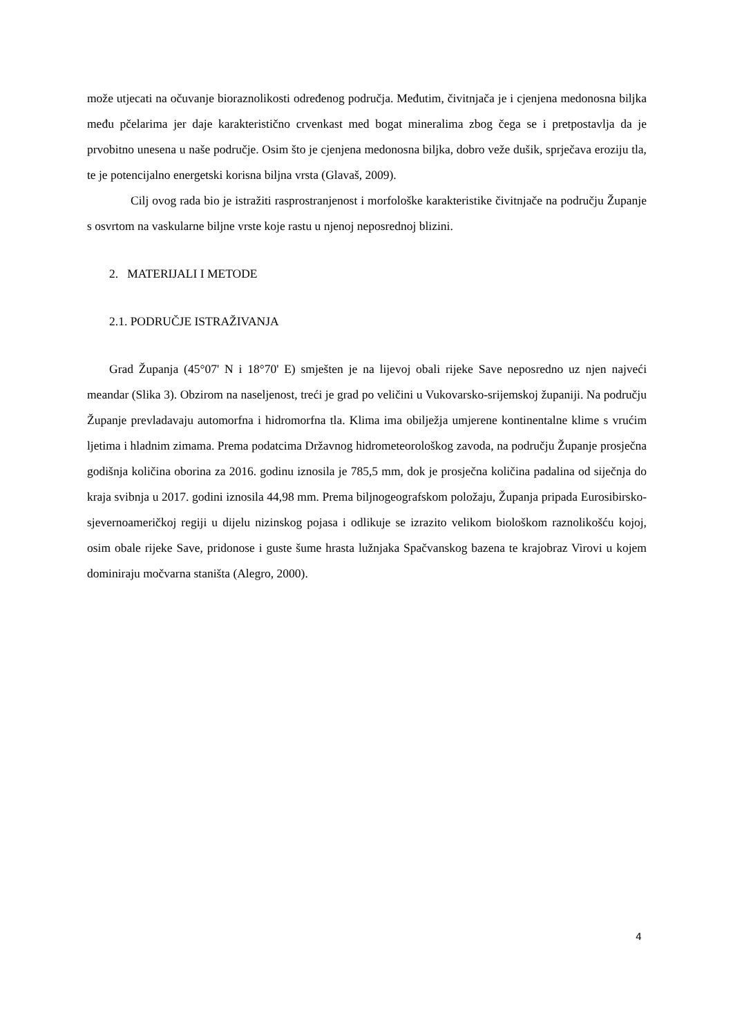može utjecati na očuvanje bioraznolikosti određenog područja. Međutim, čivitnjača je i cjenjena medonosna biljka među pčelarima jer daje karakteristično crvenkast med bogat mineralima zbog čega se i pretpostavlja da je prvobitno unesena u naše područje. Osim što je cjenjena medonosna biljka, dobro veže dušik, sprječava eroziju tla, te je potencijalno energetski korisna biljna vrsta (Glavaš, 2009).
Cilj ovog rada bio je istražiti rasprostranjenost i morfološke karakteristike čivitnjače na području Županje s osvrtom na vaskularne biljne vrste koje rastu u njenoj neposrednoj blizini.
2. MATERIJALI I METODE
2.1. PODRUČJE ISTRAŽIVANJA
Grad Županja (45°07' N i 18°70' E) smješten je na lijevoj obali rijeke Save neposredno uz njen najveći meandar (Slika 3). Obzirom na naseljenost, treći je grad po veličini u Vukovarsko-srijemskoj županiji. Na području Županje prevladavaju automorfna i hidromorfna tla. Klima ima obilježja umjerene kontinentalne klime s vrućim ljetima i hladnim zimama. Prema podatcima Državnog hidrometeorološkog zavoda, na području Županje prosječna godišnja količina oborina za 2016. godinu iznosila je 785,5 mm, dok je prosječna količina padalina od siječnja do kraja svibnja u 2017. godini iznosila 44,98 mm. Prema biljnogeografskom položaju, Županja pripada Eurosibirsko-sjevernoameričkoj regiji u dijelu nizinskog pojasa i odlikuje se izrazito velikom biološkom raznolikošću kojoj, osim obale rijeke Save, pridonose i guste šume hrasta lužnjaka Spačvanskog bazena te krajobraz Virovi u kojem dominiraju močvarna staništa (Alegro, 2000).
4